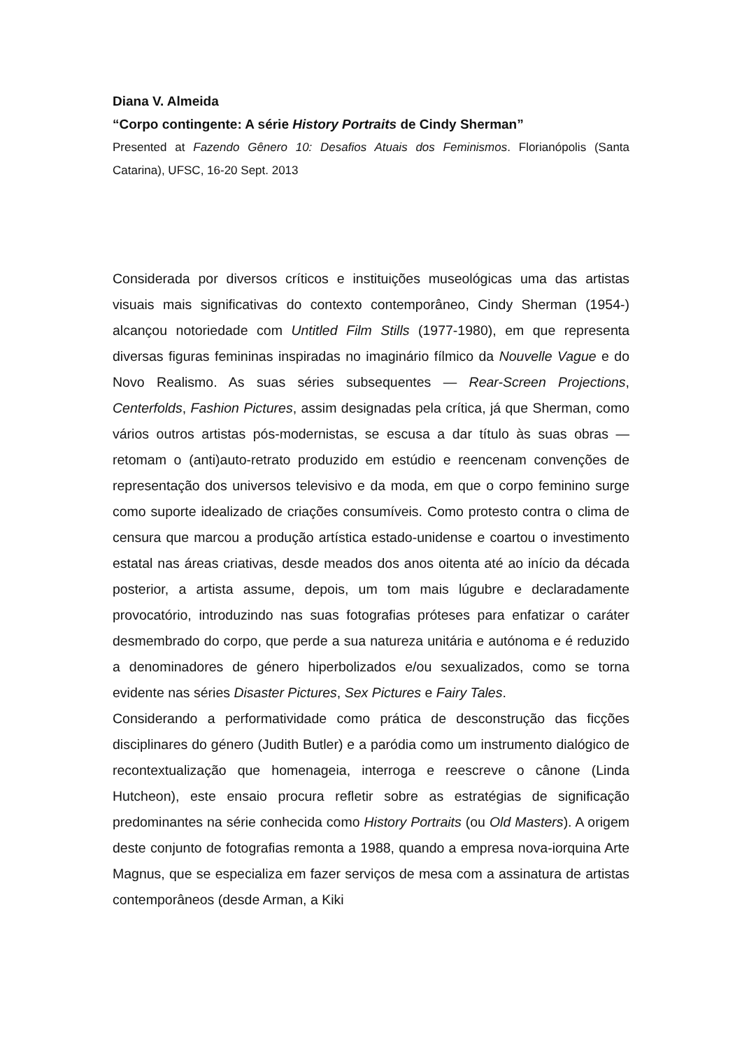Diana V. Almeida
“Corpo contingente: A série History Portraits de Cindy Sherman”
Presented at Fazendo Gênero 10: Desafios Atuais dos Feminismos. Florianópolis (Santa Catarina), UFSC, 16-20 Sept. 2013
Considerada por diversos críticos e instituições museológicas uma das artistas visuais mais significativas do contexto contemporâneo, Cindy Sherman (1954-) alcançou notoriedade com Untitled Film Stills (1977-1980), em que representa diversas figuras femininas inspiradas no imaginário fílmico da Nouvelle Vague e do Novo Realismo. As suas séries subsequentes — Rear-Screen Projections, Centerfolds, Fashion Pictures, assim designadas pela crítica, já que Sherman, como vários outros artistas pós-modernistas, se escusa a dar título às suas obras — retomam o (anti)auto-retrato produzido em estúdio e reencenam convenções de representação dos universos televisivo e da moda, em que o corpo feminino surge como suporte idealizado de criações consumíveis. Como protesto contra o clima de censura que marcou a produção artística estado-unidense e coartou o investimento estatal nas áreas criativas, desde meados dos anos oitenta até ao início da década posterior, a artista assume, depois, um tom mais lúgubre e declaradamente provocatório, introduzindo nas suas fotografias próteses para enfatizar o caráter desmembrado do corpo, que perde a sua natureza unitária e autónoma e é reduzido a denominadores de género hiperbolizados e/ou sexualizados, como se torna evidente nas séries Disaster Pictures, Sex Pictures e Fairy Tales.
Considerando a performatividade como prática de desconstrução das ficções disciplinares do género (Judith Butler) e a paródia como um instrumento dialógico de recontextualização que homenageia, interroga e reescreve o cânone (Linda Hutcheon), este ensaio procura refletir sobre as estratégias de significação predominantes na série conhecida como History Portraits (ou Old Masters). A origem deste conjunto de fotografias remonta a 1988, quando a empresa nova-iorquina Arte Magnus, que se especializa em fazer serviços de mesa com a assinatura de artistas contemporâneos (desde Arman, a Kiki